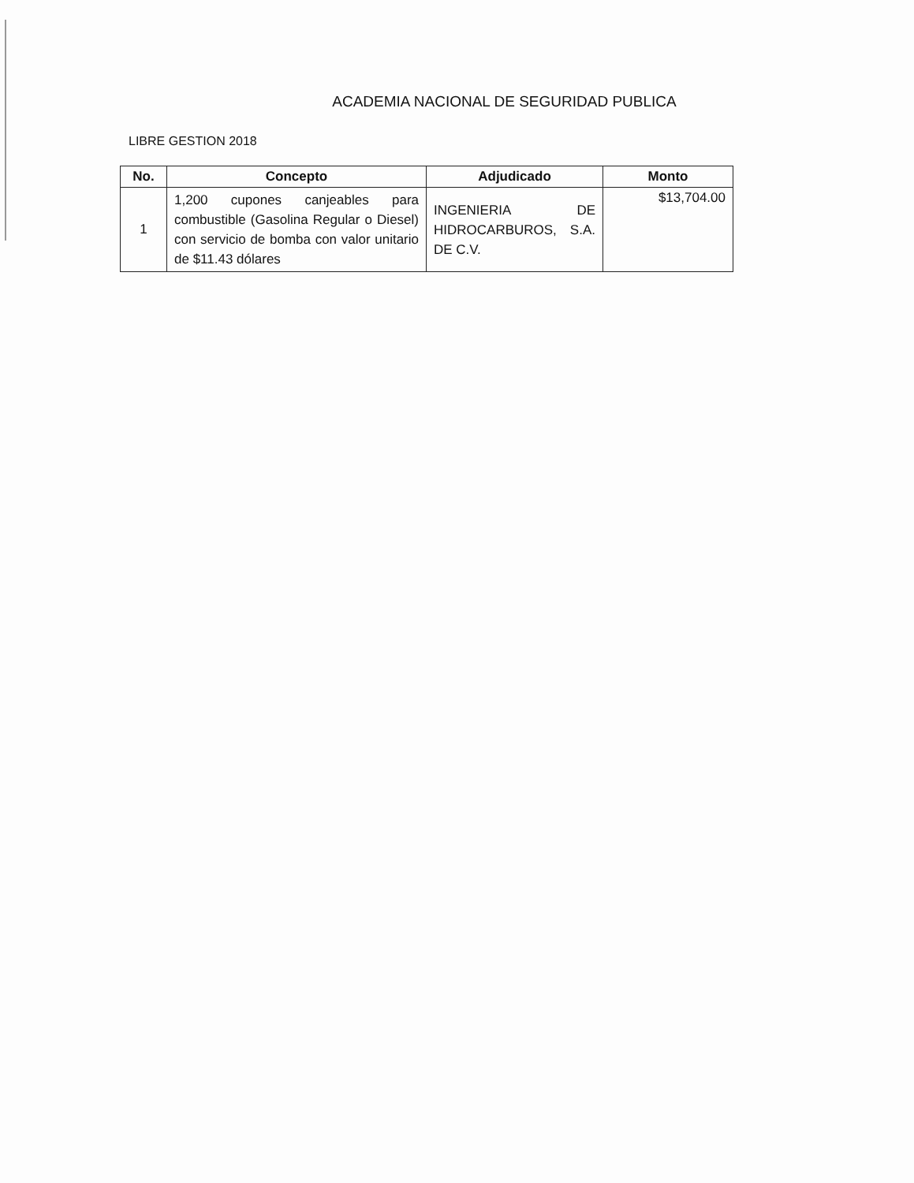ACADEMIA NACIONAL DE SEGURIDAD PUBLICA
LIBRE GESTION 2018
| No. | Concepto | Adjudicado | Monto |
| --- | --- | --- | --- |
| 1 | 1,200 cupones canjeables para combustible (Gasolina Regular o Diesel) con servicio de bomba con valor unitario de $11.43 dólares | INGENIERIA DE HIDROCARBUROS, S.A. DE C.V. | $13,704.00 |